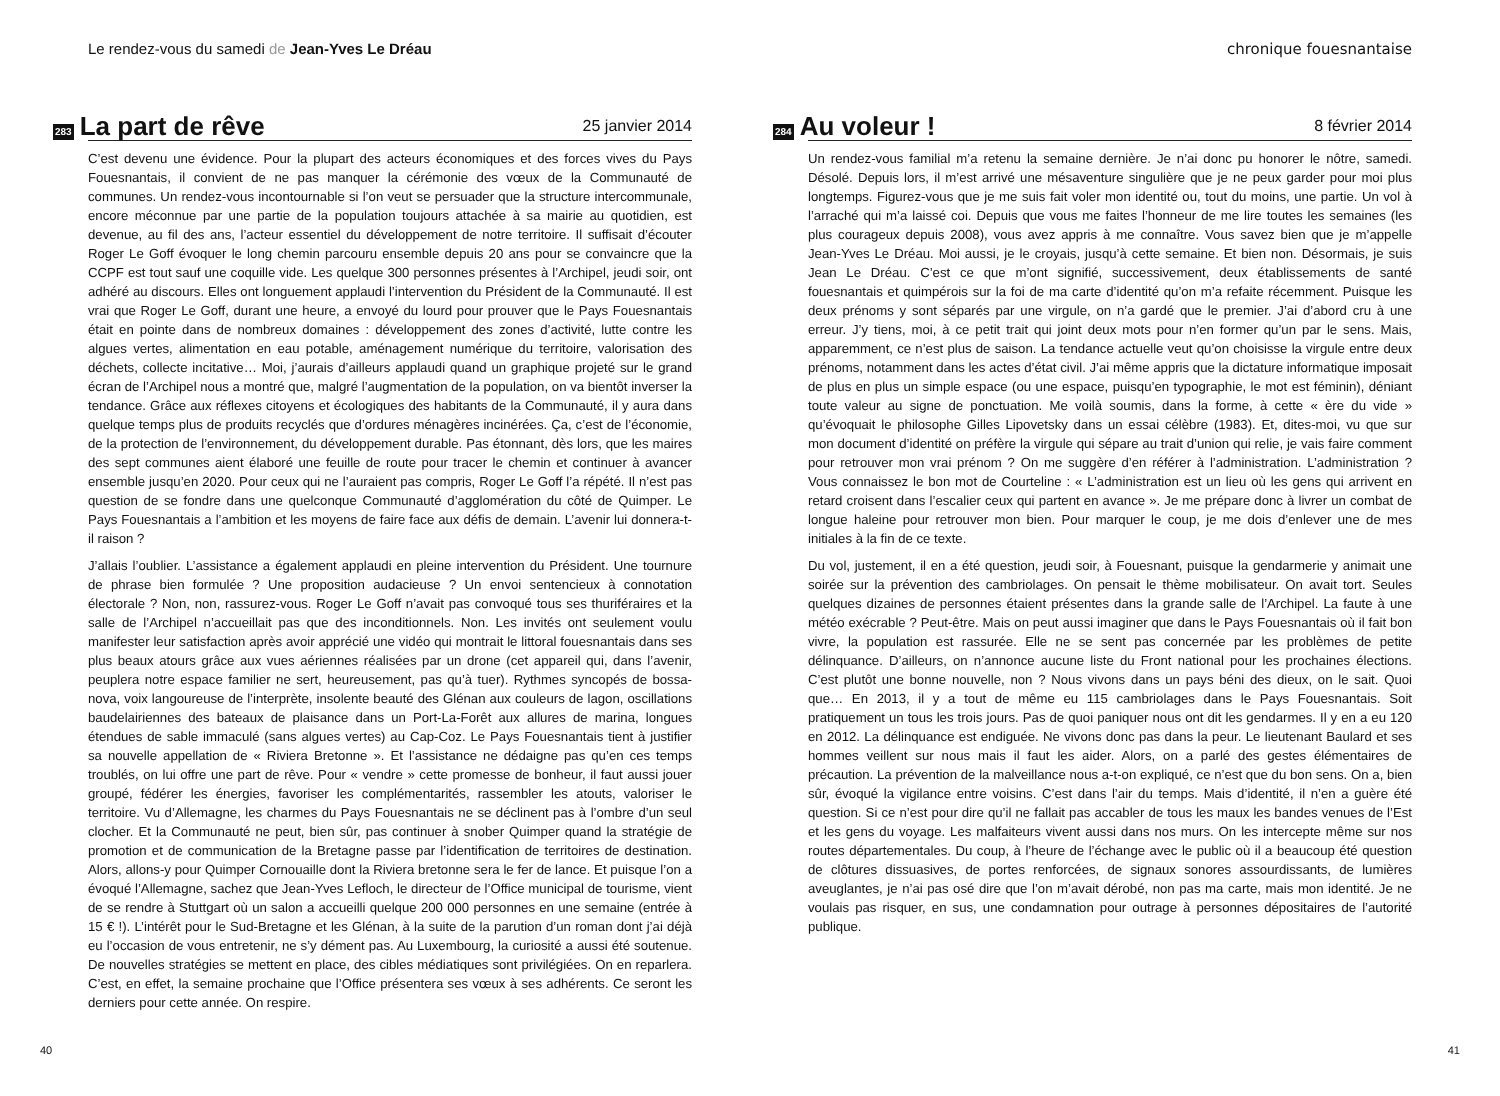Le rendez-vous du samedi de Jean-Yves Le Dréau
283 La part de rêve 25 janvier 2014
C’est devenu une évidence. Pour la plupart des acteurs économiques et des forces vives du Pays Fouesnantais, il convient de ne pas manquer la cérémonie des vœux de la Communauté de communes. Un rendez-vous incontournable si l’on veut se persuader que la structure intercommunale, encore méconnue par une partie de la population toujours attachée à sa mairie au quotidien, est devenue, au fil des ans, l’acteur essentiel du développement de notre territoire. Il suffisait d’écouter Roger Le Goff évoquer le long chemin parcouru ensemble depuis 20 ans pour se convaincre que la CCPF est tout sauf une coquille vide. Les quelque 300 personnes présentes à l’Archipel, jeudi soir, ont adhéré au discours. Elles ont longuement applaudi l’intervention du Président de la Communauté. Il est vrai que Roger Le Goff, durant une heure, a envoyé du lourd pour prouver que le Pays Fouesnantais était en pointe dans de nombreux domaines : développement des zones d’activité, lutte contre les algues vertes, alimentation en eau potable, aménagement numérique du territoire, valorisation des déchets, collecte incitative… Moi, j’aurais d’ailleurs applaudi quand un graphique projeté sur le grand écran de l’Archipel nous a montré que, malgré l’augmentation de la population, on va bientôt inverser la tendance. Grâce aux réflexes citoyens et écologiques des habitants de la Communauté, il y aura dans quelque temps plus de produits recyclés que d’ordures ménagères incinérées. Ça, c’est de l’économie, de la protection de l’environnement, du développement durable. Pas étonnant, dès lors, que les maires des sept communes aient élaboré une feuille de route pour tracer le chemin et continuer à avancer ensemble jusqu’en 2020. Pour ceux qui ne l’auraient pas compris, Roger Le Goff l’a répété. Il n’est pas question de se fondre dans une quelconque Communauté d’agglomération du côté de Quimper. Le Pays Fouesnantais a l’ambition et les moyens de faire face aux défis de demain. L’avenir lui donnera-t-il raison ?
J’allais l’oublier. L’assistance a également applaudi en pleine intervention du Président. Une tournure de phrase bien formulée ? Une proposition audacieuse ? Un envoi sentencieux à connotation électorale ? Non, non, rassurez-vous. Roger Le Goff n’avait pas convoqué tous ses thuriféraires et la salle de l’Archipel n’accueillait pas que des inconditionnels. Non. Les invités ont seulement voulu manifester leur satisfaction après avoir apprécié une vidéo qui montrait le littoral fouesnantais dans ses plus beaux atours grâce aux vues aériennes réalisées par un drone (cet appareil qui, dans l’avenir, peuplera notre espace familier ne sert, heureusement, pas qu’à tuer). Rythmes syncopés de bossa-nova, voix langoureuse de l’interprète, insolente beauté des Glénan aux couleurs de lagon, oscillations baudelairiennes des bateaux de plaisance dans un Port-La-Forêt aux allures de marina, longues étendues de sable immaculé (sans algues vertes) au Cap-Coz. Le Pays Fouesnantais tient à justifier sa nouvelle appellation de « Riviera Bretonne ». Et l’assistance ne dédaigne pas qu’en ces temps troublés, on lui offre une part de rêve. Pour « vendre » cette promesse de bonheur, il faut aussi jouer groupé, fédérer les énergies, favoriser les complémentarités, rassembler les atouts, valoriser le territoire. Vu d’Allemagne, les charmes du Pays Fouesnantais ne se déclinent pas à l’ombre d’un seul clocher. Et la Communauté ne peut, bien sûr, pas continuer à snober Quimper quand la stratégie de promotion et de communication de la Bretagne passe par l’identification de territoires de destination. Alors, allons-y pour Quimper Cornouaille dont la Riviera bretonne sera le fer de lance. Et puisque l’on a évoqué l’Allemagne, sachez que Jean-Yves Lefloch, le directeur de l’Office municipal de tourisme, vient de se rendre à Stuttgart où un salon a accueilli quelque 200 000 personnes en une semaine (entrée à 15 € !). L’intérêt pour le Sud-Bretagne et les Glénan, à la suite de la parution d’un roman dont j’ai déjà eu l’occasion de vous entretenir, ne s’y dément pas. Au Luxembourg, la curiosité a aussi été soutenue. De nouvelles stratégies se mettent en place, des cibles médiatiques sont privilégiées. On en reparlera. C’est, en effet, la semaine prochaine que l’Office présentera ses vœux à ses adhérents. Ce seront les derniers pour cette année. On respire.
40
chronique fouesnantaise
284 Au voleur ! 8 février 2014
Un rendez-vous familial m’a retenu la semaine dernière. Je n’ai donc pu honorer le nôtre, samedi. Désolé. Depuis lors, il m’est arrivé une mésaventure singulière que je ne peux garder pour moi plus longtemps. Figurez-vous que je me suis fait voler mon identité ou, tout du moins, une partie. Un vol à l’arraché qui m’a laissé coi. Depuis que vous me faites l’honneur de me lire toutes les semaines (les plus courageux depuis 2008), vous avez appris à me connaître. Vous savez bien que je m’appelle Jean-Yves Le Dréau. Moi aussi, je le croyais, jusqu’à cette semaine. Et bien non. Désormais, je suis Jean Le Dréau. C’est ce que m’ont signifié, successivement, deux établissements de santé fouesnantais et quimpérois sur la foi de ma carte d’identité qu’on m’a refaite récemment. Puisque les deux prénoms y sont séparés par une virgule, on n’a gardé que le premier. J’ai d’abord cru à une erreur. J’y tiens, moi, à ce petit trait qui joint deux mots pour n’en former qu’un par le sens. Mais, apparemment, ce n’est plus de saison. La tendance actuelle veut qu’on choisisse la virgule entre deux prénoms, notamment dans les actes d’état civil. J’ai même appris que la dictature informatique imposait de plus en plus un simple espace (ou une espace, puisqu’en typographie, le mot est féminin), déniant toute valeur au signe de ponctuation. Me voilà soumis, dans la forme, à cette « ère du vide » qu’évoquait le philosophe Gilles Lipovetsky dans un essai célèbre (1983). Et, dites-moi, vu que sur mon document d’identité on préfère la virgule qui sépare au trait d’union qui relie, je vais faire comment pour retrouver mon vrai prénom ? On me suggère d’en référer à l’administration. L’administration ? Vous connaissez le bon mot de Courteline : « L’administration est un lieu où les gens qui arrivent en retard croisent dans l’escalier ceux qui partent en avance ». Je me prépare donc à livrer un combat de longue haleine pour retrouver mon bien. Pour marquer le coup, je me dois d’enlever une de mes initiales à la fin de ce texte.
Du vol, justement, il en a été question, jeudi soir, à Fouesnant, puisque la gendarmerie y animait une soirée sur la prévention des cambriolages. On pensait le thème mobilisateur. On avait tort. Seules quelques dizaines de personnes étaient présentes dans la grande salle de l’Archipel. La faute à une météo exécrable ? Peut-être. Mais on peut aussi imaginer que dans le Pays Fouesnantais où il fait bon vivre, la population est rassurée. Elle ne se sent pas concernée par les problèmes de petite délinquance. D’ailleurs, on n’annonce aucune liste du Front national pour les prochaines élections. C’est plutôt une bonne nouvelle, non ? Nous vivons dans un pays béni des dieux, on le sait. Quoi que… En 2013, il y a tout de même eu 115 cambriolages dans le Pays Fouesnantais. Soit pratiquement un tous les trois jours. Pas de quoi paniquer nous ont dit les gendarmes. Il y en a eu 120 en 2012. La délinquance est endiguée. Ne vivons donc pas dans la peur. Le lieutenant Baulard et ses hommes veillent sur nous mais il faut les aider. Alors, on a parlé des gestes élémentaires de précaution. La prévention de la malveillance nous a-t-on expliqué, ce n’est que du bon sens. On a, bien sûr, évoqué la vigilance entre voisins. C’est dans l’air du temps. Mais d’identité, il n’en a guère été question. Si ce n’est pour dire qu’il ne fallait pas accabler de tous les maux les bandes venues de l’Est et les gens du voyage. Les malfaiteurs vivent aussi dans nos murs. On les intercepte même sur nos routes départementales. Du coup, à l’heure de l’échange avec le public où il a beaucoup été question de clôtures dissuasives, de portes renforcées, de signaux sonores assourdissants, de lumières aveuglantes, je n’ai pas osé dire que l’on m’avait dérobé, non pas ma carte, mais mon identité. Je ne voulais pas risquer, en sus, une condamnation pour outrage à personnes dépositaires de l’autorité publique.
41